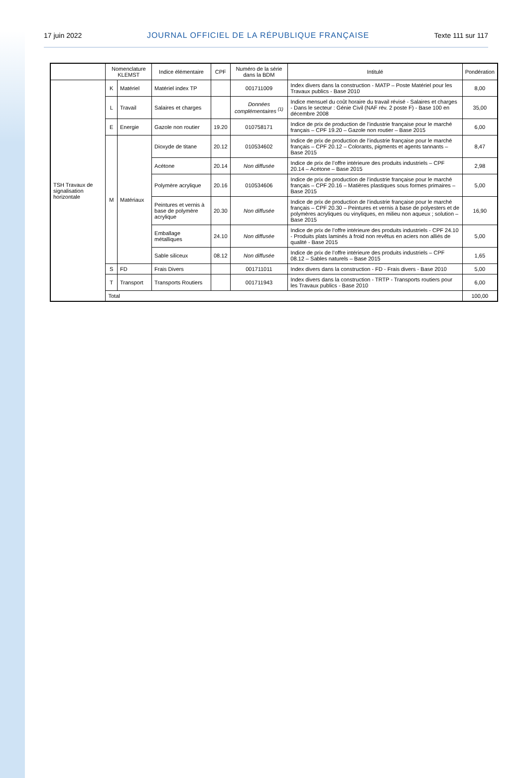17 juin 2022 JOURNAL OFFICIEL DE LA RÉPUBLIQUE FRANÇAISE Texte 111 sur 117
| | Nomenclature KLEMST | | Indice élémentaire | CPF | Numéro de la série dans la BDM | Intitulé | Pondération |
| --- | --- | --- | --- | --- | --- | --- | --- |
| TSH Travaux de signalisation horizontale | K | Matériel | Matériel index TP | | 001711009 | Index divers dans la construction - MATP – Poste Matériel pour les Travaux publics - Base 2010 | 8,00 |
| | L | Travail | Salaires et charges | | Données complémentaires <sup>(1)</sup> | Indice mensuel du coût horaire du travail révisé - Salaires et charges - Dans le secteur : Génie Civil (NAF rév. 2 poste F) - Base 100 en décembre 2008 | 35,00 |
| | E | Energie | Gazole non routier | 19.20 | 010758171 | Indice de prix de production de l’industrie française pour le marché français – CPF 19.20 – Gazole non routier – Base 2015 | 6,00 |
| | M | Matériaux | Dioxyde de titane | 20.12 | 010534602 | Indice de prix de production de l’industrie française pour le marché français – CPF 20.12 – Colorants, pigments et agents tannants – Base 2015 | 8,47 |
| | | | Acétone | 20.14 | Non diffusée | Indice de prix de l’offre intérieure des produits industriels – CPF 20.14 – Acétone – Base 2015 | 2,98 |
| | | | Polymère acrylique | 20.16 | 010534606 | Indice de prix de production de l’industrie française pour le marché français – CPF 20.16 – Matières plastiques sous formes primaires – Base 2015 | 5,00 |
| | | | Peintures et vernis à base de polymère acrylique | 20.30 | Non diffusée | Indice de prix de production de l’industrie française pour le marché français – CPF 20.30 – Peintures et vernis à base de polyesters et de polymères acryliques ou vinyliques, en milieu non aqueux ; solution – Base 2015 | 16,90 |
| | | | Emballage métalliques | 24.10 | Non diffusée | Indice de prix de l’offre intérieure des produits industriels - CPF 24.10 - Produits plats laminés à froid non revêtus en aciers non alliés de qualité - Base 2015 | 5,00 |
| | | | Sable siliceux | 08.12 | Non diffusée | Indice de prix de l’offre intérieure des produits industriels – CPF 08.12 – Sables naturels – Base 2015 | 1,65 |
| | S | FD | Frais Divers | | 001711011 | Index divers dans la construction - FD - Frais divers - Base 2010 | 5,00 |
| | T | Transport | Transports Routiers | | 001711943 | Index divers dans la construction - TRTP - Transports routiers pour les Travaux publics - Base 2010 | 6,00 |
| | Total | | | | | | 100,00 |